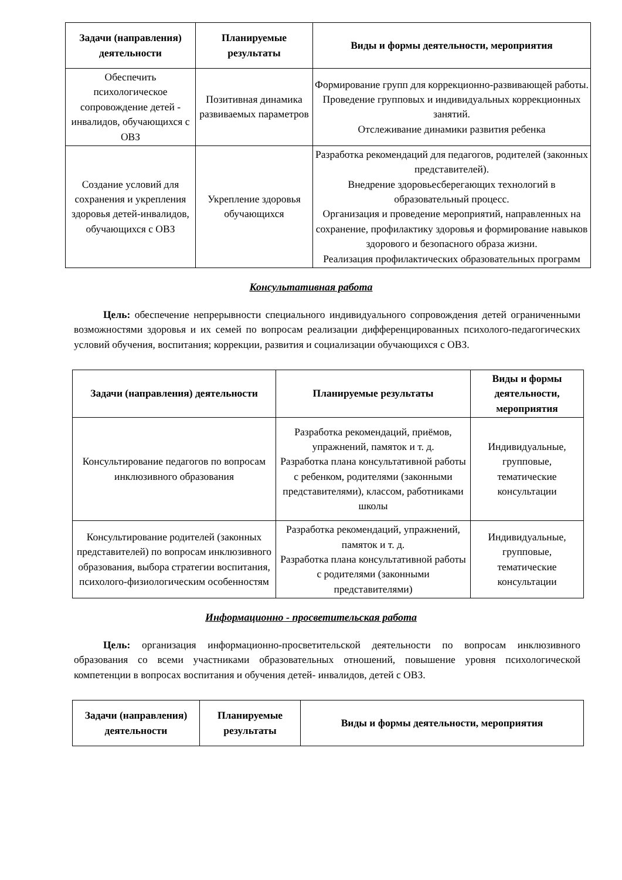| Задачи (направления) деятельности | Планируемые результаты | Виды и формы деятельности, мероприятия |
| --- | --- | --- |
| Обеспечить психологическое сопровождение детей - инвалидов, обучающихся с ОВЗ | Позитивная динамика развиваемых параметров | Формирование групп для коррекционно-развивающей работы. Проведение групповых и индивидуальных коррекционных занятий. Отслеживание динамики развития ребенка |
| Создание условий для сохранения и укрепления здоровья детей-инвалидов, обучающихся с ОВЗ | Укрепление здоровья обучающихся | Разработка рекомендаций для педагогов, родителей (законных представителей). Внедрение здоровьесберегающих технологий в образовательный процесс. Организация и проведение мероприятий, направленных на сохранение, профилактику здоровья и формирование навыков здорового и безопасного образа жизни. Реализация профилактических образовательных программ |
Консультативная работа
Цель: обеспечение непрерывности специального индивидуального сопровождения детей ограниченными возможностями здоровья и их семей по вопросам реализации дифференцированных психолого-педагогических условий обучения, воспитания; коррекции, развития и социализации обучающихся с ОВЗ.
| Задачи (направления) деятельности | Планируемые результаты | Виды и формы деятельности, мероприятия |
| --- | --- | --- |
| Консультирование педагогов по вопросам инклюзивного образования | Разработка рекомендаций, приёмов, упражнений, памяток и т. д. Разработка плана консультативной работы с ребенком, родителями (законными представителями), классом, работниками школы | Индивидуальные, групповые, тематические консультации |
| Консультирование родителей (законных представителей) по вопросам инклюзивного образования, выбора стратегии воспитания, психолого-физиологическим особенностям | Разработка рекомендаций, упражнений, памяток и т. д. Разработка плана консультативной работы с родителями (законными представителями) | Индивидуальные, групповые, тематические консультации |
Информационно - просветительская работа
Цель: организация информационно-просветительской деятельности по вопросам инклюзивного образования со всеми участниками образовательных отношений, повышение уровня психологической компетенции в вопросах воспитания и обучения детей- инвалидов, детей с ОВЗ.
| Задачи (направления) деятельности | Планируемые результаты | Виды и формы деятельности, мероприятия |
| --- | --- | --- |